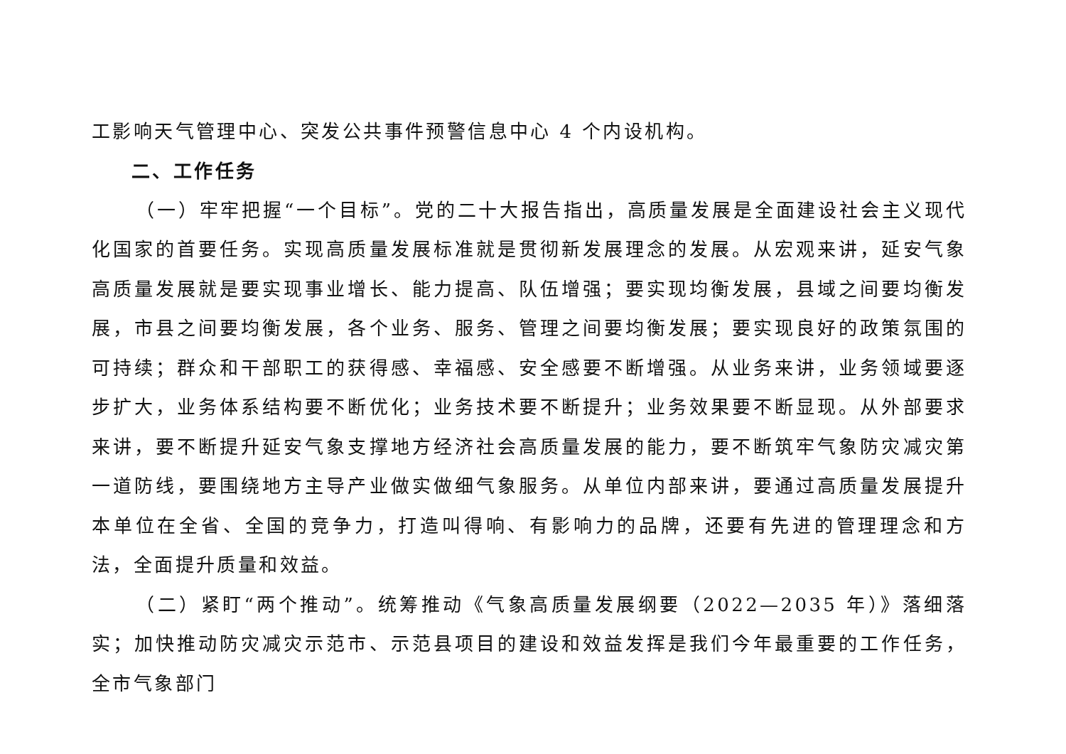工影响天气管理中心、突发公共事件预警信息中心 4 个内设机构。
二、工作任务
（一）牢牢把握“一个目标”。党的二十大报告指出，高质量发展是全面建设社会主义现代化国家的首要任务。实现高质量发展标准就是贯彻新发展理念的发展。从宏观来讲，延安气象高质量发展就是要实现事业增长、能力提高、队伍增强；要实现均衡发展，县域之间要均衡发展，市县之间要均衡发展，各个业务、服务、管理之间要均衡发展；要实现良好的政策氛围的可持续；群众和干部职工的获得感、幸福感、安全感要不断增强。从业务来讲，业务领域要逐步扩大，业务体系结构要不断优化；业务技术要不断提升；业务效果要不断显现。从外部要求来讲，要不断提升延安气象支撑地方经济社会高质量发展的能力，要不断筑牢气象防灾减灾第一道防线，要围绕地方主导产业做实做细气象服务。从单位内部来讲，要通过高质量发展提升本单位在全省、全国的竞争力，打造叫得响、有影响力的品牌，还要有先进的管理理念和方法，全面提升质量和效益。
（二）紧盯“两个推动”。统筹推动《气象高质量发展纲要（2022—2035 年）》落细落实；加快推动防灾减灾示范市、示范县项目的建设和效益发挥是我们今年最重要的工作任务，全市气象部门